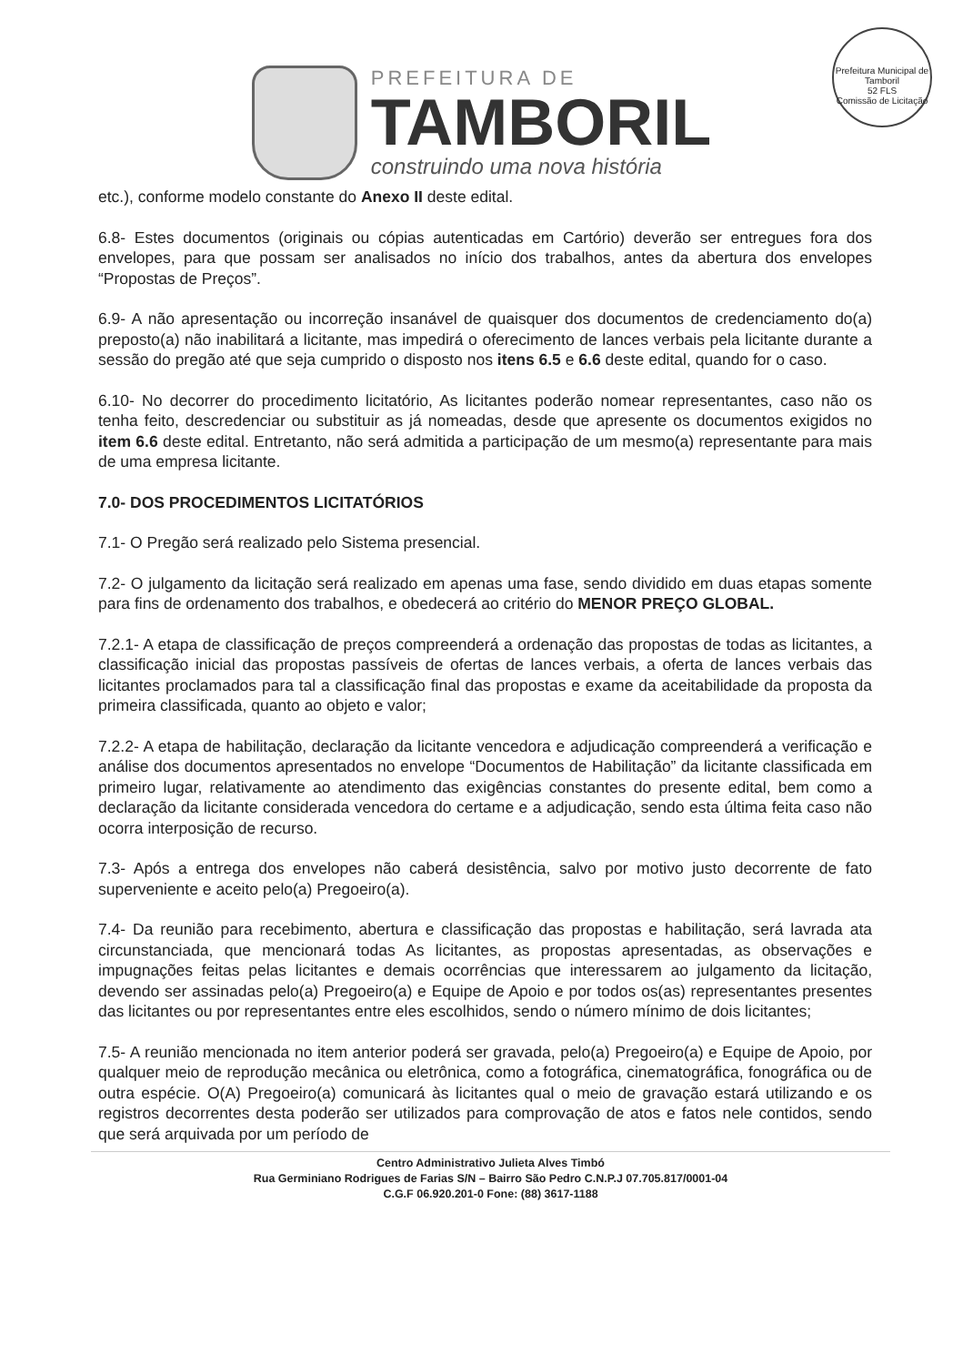Prefeitura Municipal de Tamboril
52 FLS
Comissão de Licitação
PREFEITURA DE
TAMBORIL
construindo uma nova história
etc.), conforme modelo constante do Anexo II deste edital.
6.8- Estes documentos (originais ou cópias autenticadas em Cartório) deverão ser entregues fora dos envelopes, para que possam ser analisados no início dos trabalhos, antes da abertura dos envelopes “Propostas de Preços”.
6.9- A não apresentação ou incorreção insanável de quaisquer dos documentos de credenciamento do(a) preposto(a) não inabilitará a licitante, mas impedirá o oferecimento de lances verbais pela licitante durante a sessão do pregão até que seja cumprido o disposto nos itens 6.5 e 6.6 deste edital, quando for o caso.
6.10- No decorrer do procedimento licitatório, As licitantes poderão nomear representantes, caso não os tenha feito, descredenciar ou substituir as já nomeadas, desde que apresente os documentos exigidos no item 6.6 deste edital. Entretanto, não será admitida a participação de um mesmo(a) representante para mais de uma empresa licitante.
7.0- DOS PROCEDIMENTOS LICITATÓRIOS
7.1- O Pregão será realizado pelo Sistema presencial.
7.2- O julgamento da licitação será realizado em apenas uma fase, sendo dividido em duas etapas somente para fins de ordenamento dos trabalhos, e obedecerá ao critério do MENOR PREÇO GLOBAL.
7.2.1- A etapa de classificação de preços compreenderá a ordenação das propostas de todas as licitantes, a classificação inicial das propostas passíveis de ofertas de lances verbais, a oferta de lances verbais das licitantes proclamados para tal a classificação final das propostas e exame da aceitabilidade da proposta da primeira classificada, quanto ao objeto e valor;
7.2.2- A etapa de habilitação, declaração da licitante vencedora e adjudicação compreenderá a verificação e análise dos documentos apresentados no envelope “Documentos de Habilitação” da licitante classificada em primeiro lugar, relativamente ao atendimento das exigências constantes do presente edital, bem como a declaração da licitante considerada vencedora do certame e a adjudicação, sendo esta última feita caso não ocorra interposição de recurso.
7.3- Após a entrega dos envelopes não caberá desistência, salvo por motivo justo decorrente de fato superveniente e aceito pelo(a) Pregoeiro(a).
7.4- Da reunião para recebimento, abertura e classificação das propostas e habilitação, será lavrada ata circunstanciada, que mencionará todas As licitantes, as propostas apresentadas, as observações e impugnações feitas pelas licitantes e demais ocorrências que interessarem ao julgamento da licitação, devendo ser assinadas pelo(a) Pregoeiro(a) e Equipe de Apoio e por todos os(as) representantes presentes das licitantes ou por representantes entre eles escolhidos, sendo o número mínimo de dois licitantes;
7.5- A reunião mencionada no item anterior poderá ser gravada, pelo(a) Pregoeiro(a) e Equipe de Apoio, por qualquer meio de reprodução mecânica ou eletrônica, como a fotográfica, cinematográfica, fonográfica ou de outra espécie. O(A) Pregoeiro(a) comunicará às licitantes qual o meio de gravação estará utilizando e os registros decorrentes desta poderão ser utilizados para comprovação de atos e fatos nele contidos, sendo que será arquivada por um período de
Centro Administrativo Julieta Alves Timbó
Rua Germiniano Rodrigues de Farias S/N – Bairro São Pedro C.N.P.J 07.705.817/0001-04
C.G.F 06.920.201-0 Fone: (88) 3617-1188